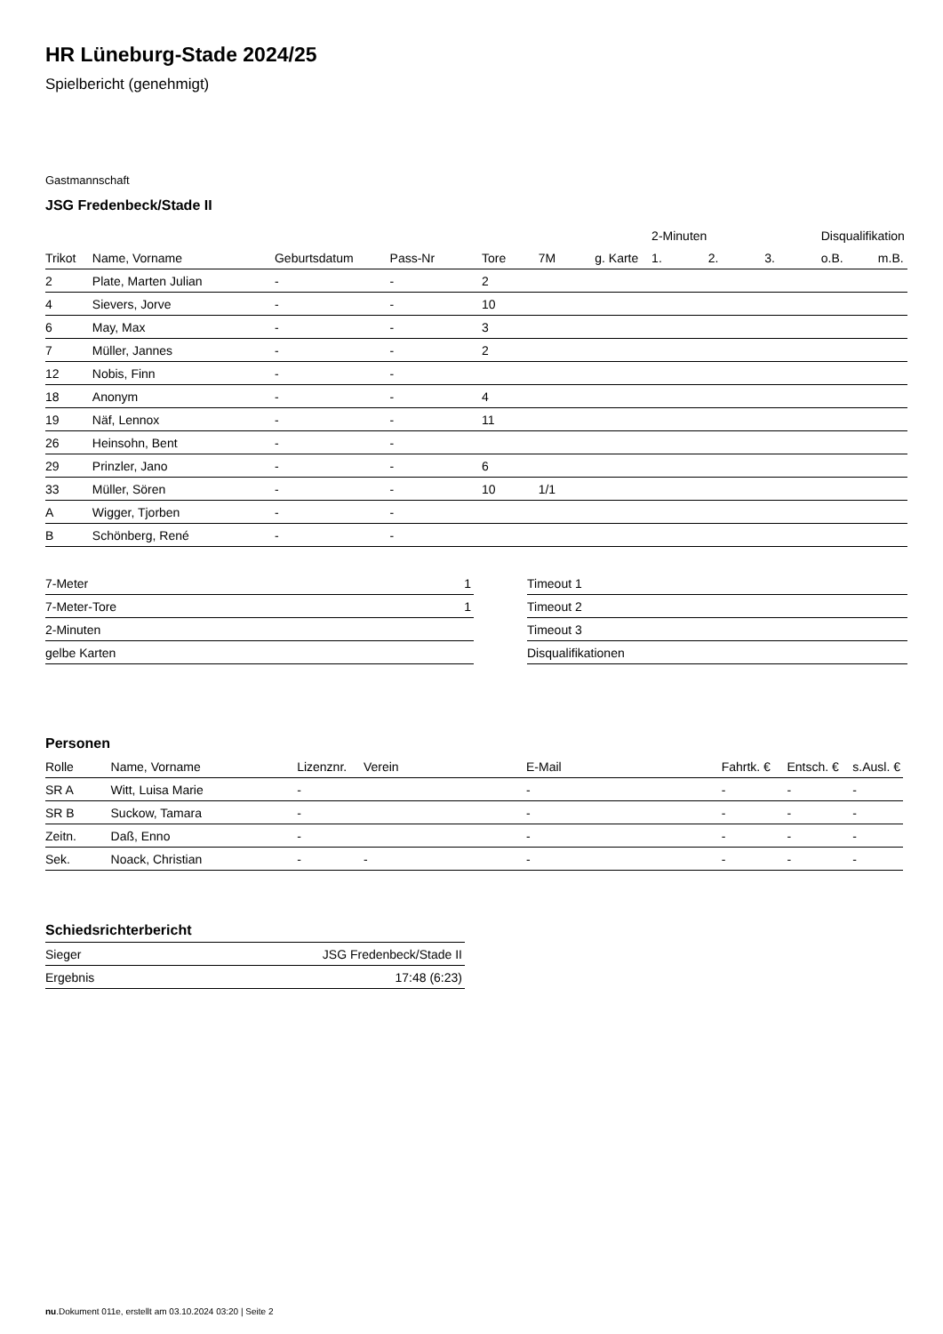HR Lüneburg-Stade 2024/25
Spielbericht (genehmigt)
Gastmannschaft
JSG Fredenbeck/Stade II
| | | | | | | | 2-Minuten | | | Disqualifikation | |
| --- | --- | --- | --- | --- | --- | --- | --- | --- | --- | --- | --- |
| Trikot | Name, Vorname | Geburtsdatum | Pass-Nr | Tore | 7M | g. Karte | 1. | 2. | 3. | o.B. | m.B. |
| 2 | Plate, Marten Julian | - | - | 2 | | | | | | | |
| 4 | Sievers, Jorve | - | - | 10 | | | | | | | |
| 6 | May, Max | - | - | 3 | | | | | | | |
| 7 | Müller, Jannes | - | - | 2 | | | | | | | |
| 12 | Nobis, Finn | - | - | | | | | | | | |
| 18 | Anonym | - | - | 4 | | | | | | | |
| 19 | Näf, Lennox | - | - | 11 | | | | | | | |
| 26 | Heinsohn, Bent | - | - | | | | | | | | |
| 29 | Prinzler, Jano | - | - | 6 | | | | | | | |
| 33 | Müller, Sören | - | - | 10 | 1/1 | | | | | | |
| A | Wigger, Tjorben | - | - | | | | | | | | |
| B | Schönberg, René | - | - | | | | | | | | |
| 7-Meter | 1 |
| 7-Meter-Tore | 1 |
| 2-Minuten | |
| gelbe Karten | |
| Timeout 1 |
| Timeout 2 |
| Timeout 3 |
| Disqualifikationen |
Personen
| Rolle | Name, Vorname | Lizenznr. | Verein | E-Mail | Fahrtk. € | Entsch. € | s.Ausl. € |
| --- | --- | --- | --- | --- | --- | --- | --- |
| SR A | Witt, Luisa Marie | - | | - | - | - | - |
| SR B | Suckow, Tamara | - | | - | - | - | - |
| Zeitn. | Daß, Enno | - | | - | - | - | - |
| Sek. | Noack, Christian | - | - | - | - | - | - |
Schiedsrichterbericht
| Sieger | JSG Fredenbeck/Stade II |
| Ergebnis | 17:48 (6:23) |
nu.Dokument 011e, erstellt am 03.10.2024 03:20 | Seite 2